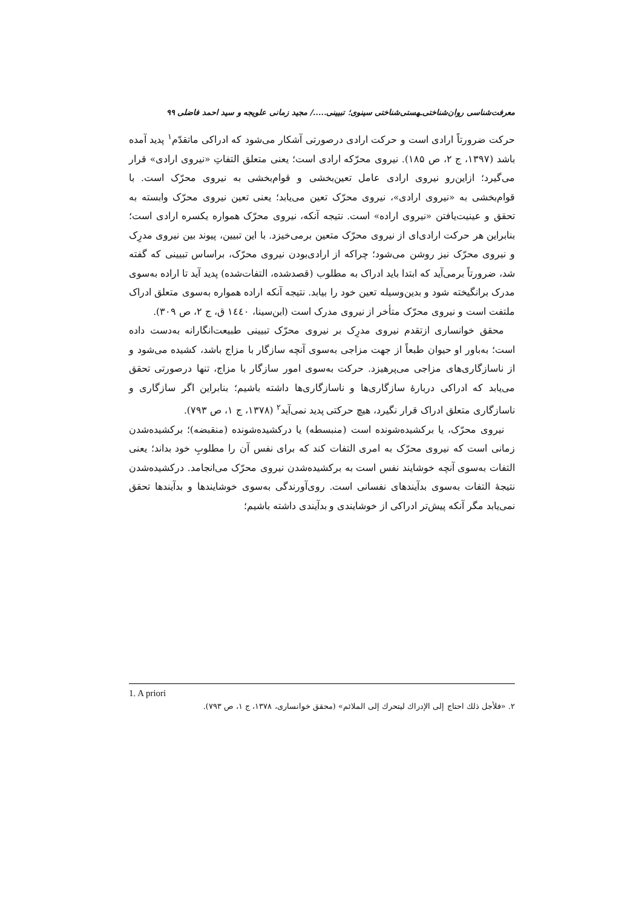معرفت‌شناسی روان‌شناختی‌ـهستی‌شناختی سینوی؛ تبیینی...../ مجید زمانی علویجه و سید احمد فاضلی ۹۹
حرکت ضرورتاً ارادی است و حرکت ارادی درصورتی آشکار می‌شود که ادراکی ماتقدّم<sup>۱</sup> پدید آمده باشد (۱۳۹۷، ج ۲، ص ۱۸۵). نیروی محرّکه ارادی است؛ یعنی متعلق التفاتِ «نیروی ارادی» قرار می‌گیرد؛ ازاین‌رو نیروی ارادی عامل تعین‌بخشی و قوام‌بخشی به نیروی محرّک است. با قوام‌بخشی به «نیروی ارادی»، نیروی محرّک تعین می‌یابد؛ یعنی تعین نیروی محرّک وابسته به تحقق و عینیت‌یافتن «نیروی اراده» است. نتیجه آنکه، نیروی محرّک همواره یکسره ارادی است؛ بنابراین هر حرکت ارادی‌ای از نیروی محرّک متعین برمی‌خیزد. با این تبیین، پیوند بین نیروی مدرِک و نیروی محرّک نیز روشن می‌شود؛ چراکه از ارادی‌بودن نیروی محرّک، براساس تبیینی که گفته شد، ضرورتاً برمی‌آید که ابتدا باید ادراک به مطلوب (قصدشده، التفات‌شده) پدید آید تا اراده به‌سوی مدرک برانگیخته شود و بدین‌وسیله تعین خود را بیابد. نتیجه آنکه اراده همواره به‌سوی متعلق ادراک ملتفت است و نیروی محرّک متأخر از نیروی مدرک است (ابن‌سینا، ۱٤٤۰ ق، ج ۲، ص ۳۰۹).
محقق خوانساری ازتقدم نیروی مدرِک بر نیروی محرّک تبیینی طبیعت‌انگارانه به‌دست داده است؛ به‌باور او حیوان طبعاً از جهت مزاجی به‌سوی آنچه سازگار با مزاج باشد، کشیده می‌شود و از ناسازگاری‌های مزاجی می‌پرهیزد. حرکت به‌سوی امور سازگار با مزاج، تنها درصورتی تحقق می‌یابد که ادراکی دربارهٔ سازگاری‌ها و ناسازگاری‌ها داشته باشیم؛ بنابراین اگر سازگاری و ناسازگاری متعلق ادراک قرار نگیرد، هیچ حرکتی پدید نمی‌آید<sup>۲</sup> (۱۳۷۸، ج ۱، ص ۷۹۳).
نیروی محرّک، یا برکشیده‌شونده است (منبسطه) یا درکشیده‌شونده (منقبضه)؛ برکشیده‌شدن زمانی است که نیروی محرّک به امری التفات کند که برای نفس آن را مطلوبِ خود بداند؛ یعنی التفات به‌سوی آنچه خوشایند نفس است به برکشیده‌شدن نیروی محرّک می‌انجامد. درکشیده‌شدن نتیجهٔ التفات به‌سوی بدآیندهای نفسانی است. روی‌آورندگی به‌سوی خوشایندها و بدآیندها تحقق نمی‌یابد مگر آنکه پیش‌تر ادراکی از خوشایندی و بدآیندی داشته باشیم؛
1. A priori
۲. «فلأجل ذلك احتاج إلى الإدراك ليتحرك إلى الملائم» (محقق خوانساری، ۱۳۷۸، ج ۱، ص ۷۹۳).